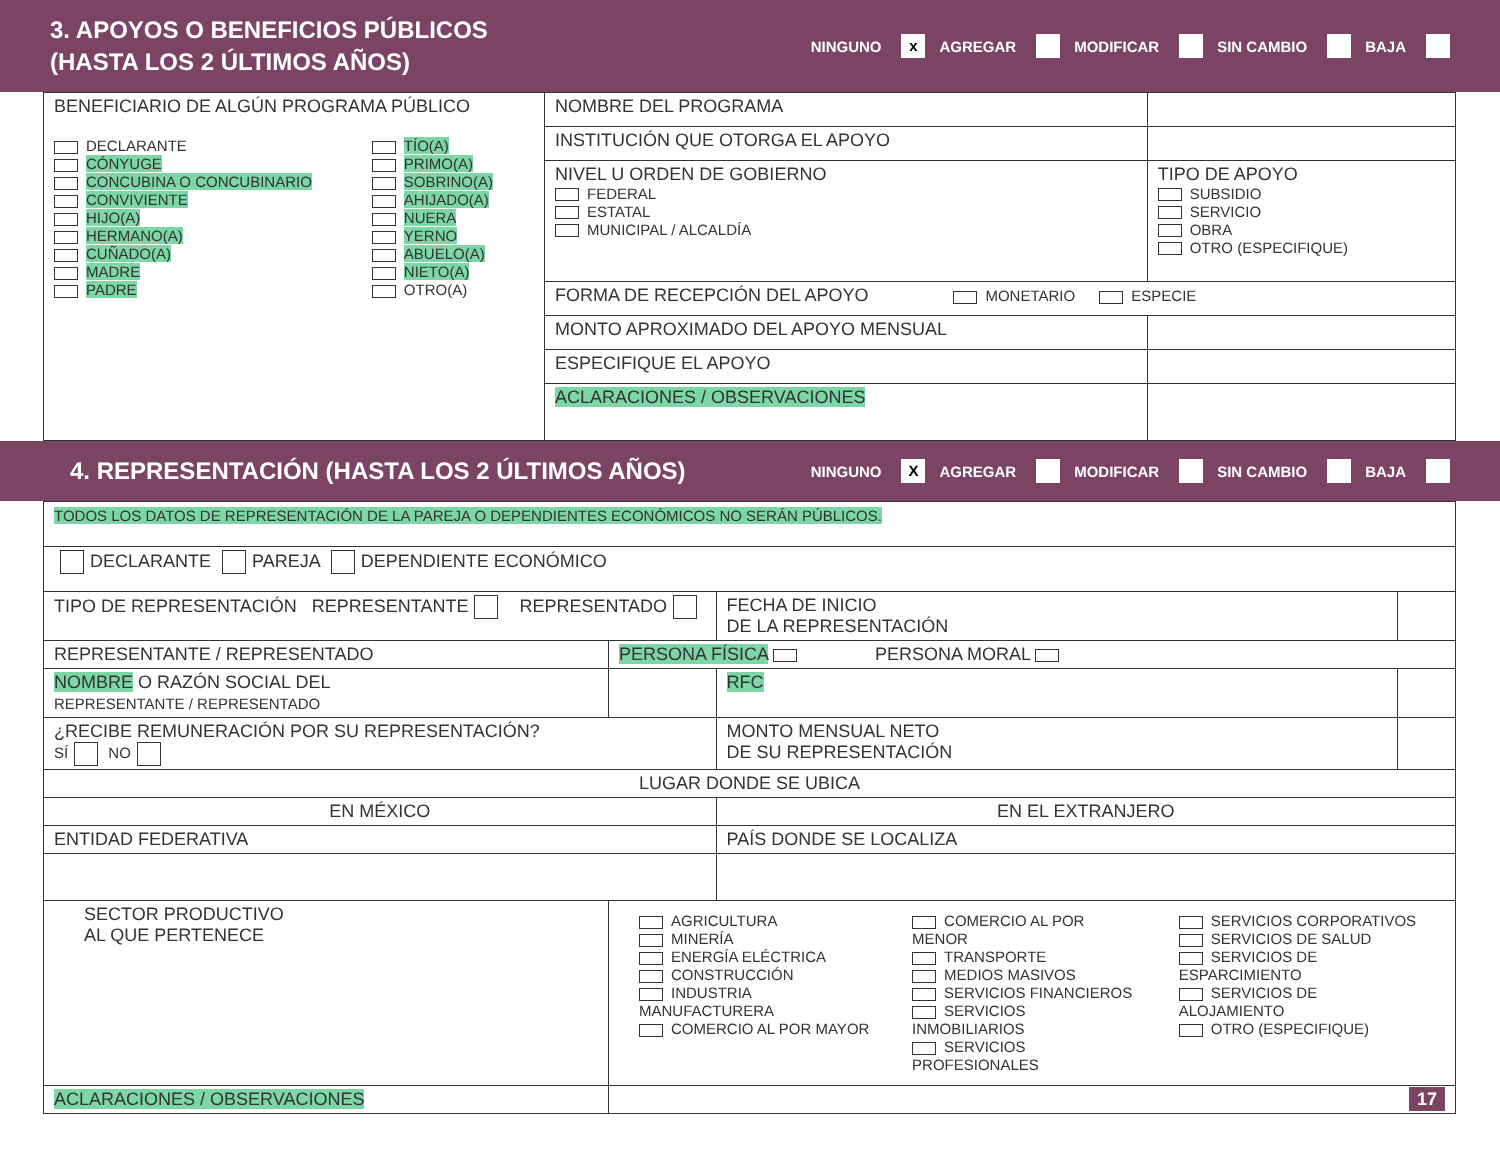3. APOYOS O BENEFICIOS PÚBLICOS
(HASTA LOS 2 ÚLTIMOS AÑOS)
NINGUNO x AGREGAR MODIFICAR SIN CAMBIO BAJA
| BENEFICIARIO DE ALGÚN PROGRAMA PÚBLICO DECLARANTE CÓNYUGE CONCUBINA O CONCUBINARIO CONVIVIENTE HIJO(A) HERMANO(A) CUÑADO(A) MADRE PADRE TÍO(A) PRIMO(A) SOBRINO(A) AHIJADO(A) NUERA YERNO ABUELO(A) NIETO(A) OTRO(A) | NOMBRE DEL PROGRAMA | |
| | INSTITUCIÓN QUE OTORGA EL APOYO | |
| | NIVEL U ORDEN DE GOBIERNO FEDERAL ESTATAL MUNICIPAL / ALCALDÍA | TIPO DE APOYO SUBSIDIO SERVICIO OBRA OTRO (ESPECIFIQUE) |
| | FORMA DE RECEPCIÓN DEL APOYO MONETARIO ESPECIE | |
| | MONTO APROXIMADO DEL APOYO MENSUAL | |
| | ESPECIFIQUE EL APOYO | |
| | ACLARACIONES / OBSERVACIONES | |
4. REPRESENTACIÓN (HASTA LOS 2 ÚLTIMOS AÑOS)
NINGUNO X AGREGAR MODIFICAR SIN CAMBIO BAJA
| TODOS LOS DATOS DE REPRESENTACIÓN DE LA PAREJA O DEPENDIENTES ECONÓMICOS NO SERÁN PÚBLICOS. | | | | |
| DECLARANTE PAREJA DEPENDIENTE ECONÓMICO | | | | |
| TIPO DE REPRESENTACIÓN REPRESENTANTE REPRESENTADO | | | FECHA DE INICIO DE LA REPRESENTACIÓN | |
| REPRESENTANTE / REPRESENTADO | PERSONA FÍSICA PERSONA MORAL | | | |
| NOMBRE O RAZÓN SOCIAL DEL REPRESENTANTE / REPRESENTADO | | | RFC | |
| ¿RECIBE REMUNERACIÓN POR SU REPRESENTACIÓN? SÍ NO | | | MONTO MENSUAL NETO DE SU REPRESENTACIÓN | |
| LUGAR DONDE SE UBICA | | | | |
| EN MÉXICO | | | EN EL EXTRANJERO | |
| ENTIDAD FEDERATIVA | | | PAÍS DONDE SE LOCALIZA | |
| SECTOR PRODUCTIVO AL QUE PERTENECE | | AGRICULTURA MINERÍA ENERGÍA ELÉCTRICA CONSTRUCCIÓN INDUSTRIA MANUFACTURERA COMERCIO AL POR MAYOR COMERCIO AL POR MENOR TRANSPORTE MEDIOS MASIVOS SERVICIOS FINANCIEROS SERVICIOS INMOBILIARIOS SERVICIOS PROFESIONALES SERVICIOS CORPORATIVOS SERVICIOS DE SALUD SERVICIOS DE ESPARCIMIENTO SERVICIOS DE ALOJAMIENTO OTRO (ESPECIFIQUE) | | |
| ACLARACIONES / OBSERVACIONES | | 17 | | |